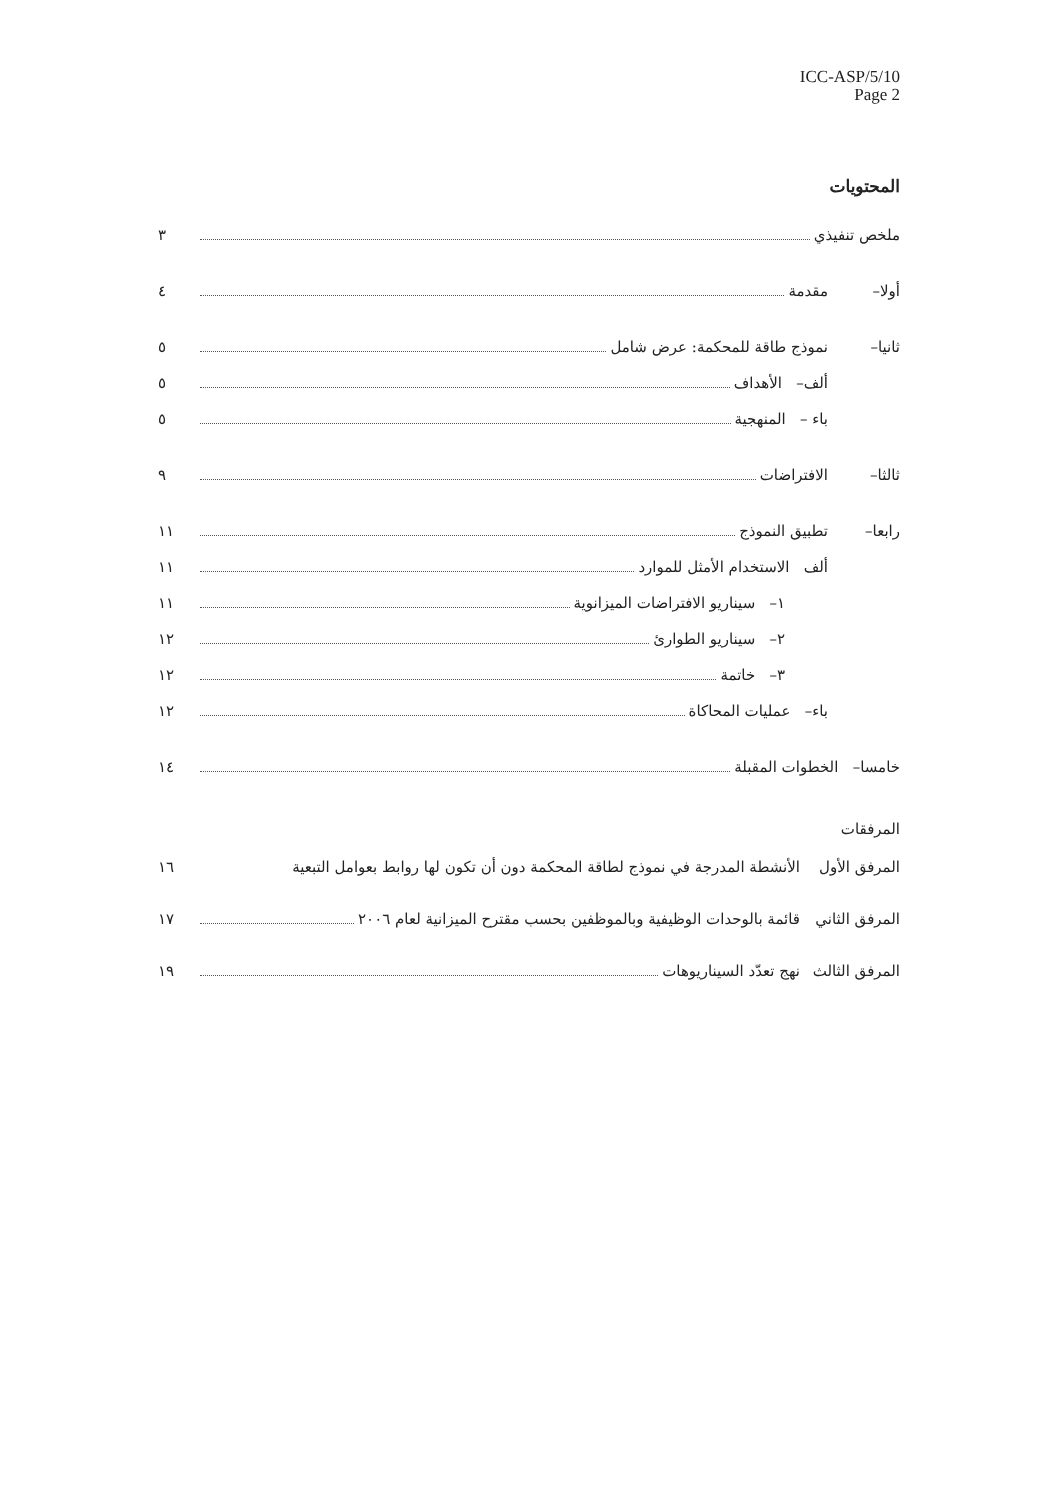ICC-ASP/5/10
Page 2
المحتويات
ملخص تنفيذي ٣
أولا– مقدمة ٤
ثانيا– نموذج طاقة للمحكمة: عرض شامل ٥
ألف– الأهداف ٥
باء – المنهجية ٥
ثالثا– الافتراضات ٩
رابعا– تطبيق النموذج ١١
ألف الاستخدام الأمثل للموارد ١١
١– سيناريو الافتراضات الميزانوية ١١
٢– سيناريو الطوارئ ١٢
٣– خاتمة ١٢
باء– عمليات المحاكاة ١٢
خامسا– الخطوات المقبلة ١٤
المرفقات
المرفق الأول الأنشطة المدرجة في نموذج لطاقة المحكمة دون أن تكون لها روابط بعوامل التبعية ١٦
المرفق الثاني قائمة بالوحدات الوظيفية وبالموظفين بحسب مقترح الميزانية لعام ٢٠٠٦ ١٧
المرفق الثالث نهج تعدّد السيناريوهات ١٩